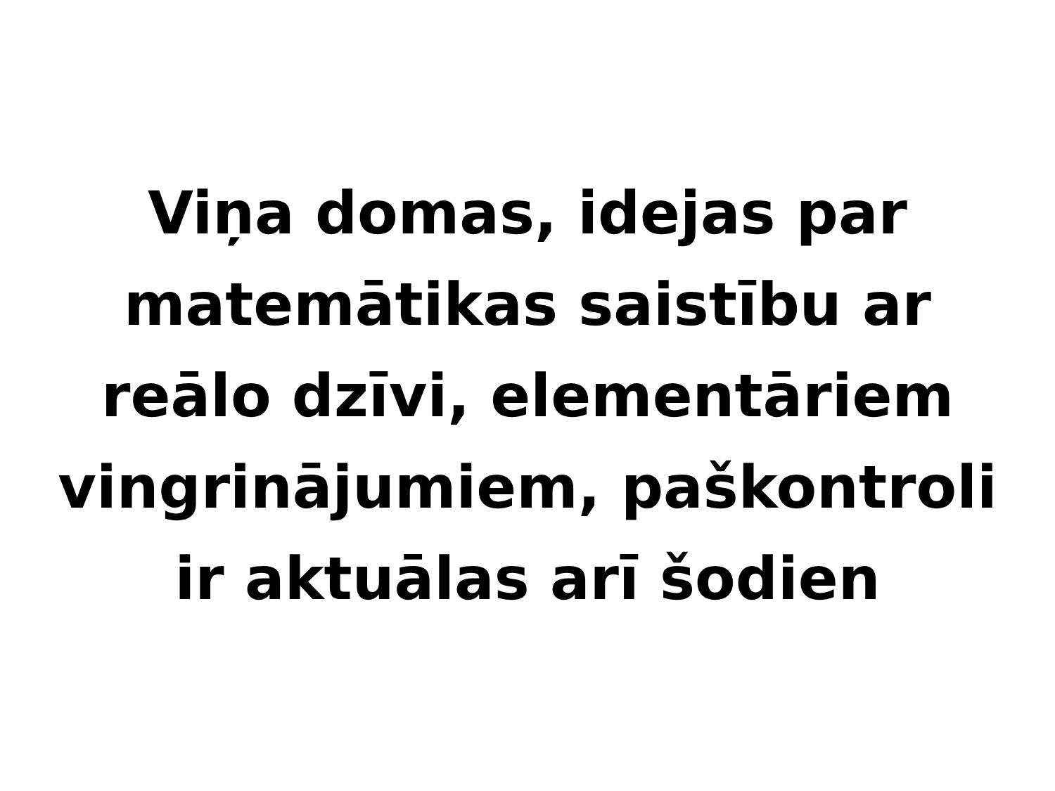Viņa domas, idejas par
matemātikas saistību ar
reālo dzīvi, elementāriem
vingrinājumiem, paškontroli
ir aktuālas arī šodien